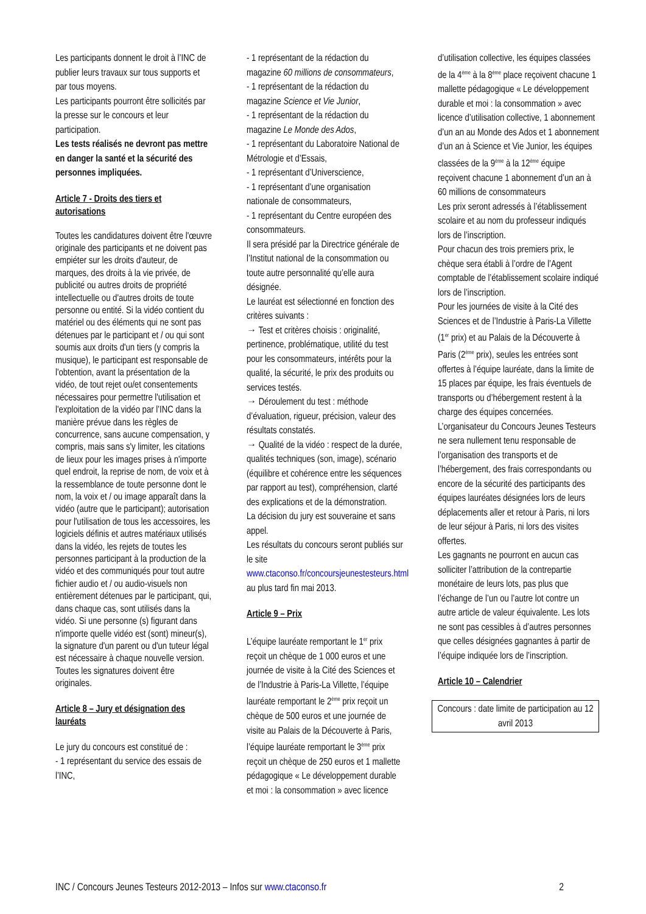Les participants donnent le droit à l’INC de publier leurs travaux sur tous supports et par tous moyens.
Les participants pourront être sollicités par la presse sur le concours et leur participation.
Les tests réalisés ne devront pas mettre en danger la santé et la sécurité des personnes impliquées.
Article 7 - Droits des tiers et autorisations
Toutes les candidatures doivent être l'œuvre originale des participants et ne doivent pas empiéter sur les droits d'auteur, de marques, des droits à la vie privée, de publicité ou autres droits de propriété intellectuelle ou d'autres droits de toute personne ou entité. Si la vidéo contient du matériel ou des éléments qui ne sont pas détenues par le participant et / ou qui sont soumis aux droits d'un tiers (y compris la musique), le participant est responsable de l'obtention, avant la présentation de la vidéo, de tout rejet ou/et consentements nécessaires pour permettre l'utilisation et l'exploitation de la vidéo par l’INC dans la manière prévue dans les règles de concurrence, sans aucune compensation, y compris, mais sans s'y limiter, les citations de lieux pour les images prises à n'importe quel endroit, la reprise de nom, de voix et à la ressemblance de toute personne dont le nom, la voix et / ou image apparaît dans la vidéo (autre que le participant); autorisation pour l'utilisation de tous les accessoires, les logiciels définis et autres matériaux utilisés dans la vidéo, les rejets de toutes les personnes participant à la production de la vidéo et des communiqués pour tout autre fichier audio et / ou audio-visuels non entièrement détenues par le participant, qui, dans chaque cas, sont utilisés dans la vidéo. Si une personne (s) figurant dans n'importe quelle vidéo est (sont) mineur(s), la signature d'un parent ou d'un tuteur légal est nécessaire à chaque nouvelle version. Toutes les signatures doivent être originales.
Article 8 – Jury et désignation des lauréats
Le jury du concours est constitué de :
- 1 représentant du service des essais de l’INC,
- 1 représentant de la rédaction du magazine 60 millions de consommateurs,
- 1 représentant de la rédaction du magazine Science et Vie Junior,
- 1 représentant de la rédaction du magazine Le Monde des Ados,
- 1 représentant du Laboratoire National de Métrologie et d’Essais,
- 1 représentant d’Universcience,
- 1 représentant d’une organisation nationale de consommateurs,
- 1 représentant du Centre européen des consommateurs.
Il sera présidé par la Directrice générale de l’Institut national de la consommation ou toute autre personnalité qu’elle aura désignée.
Le lauréat est sélectionné en fonction des critères suivants :
→ Test et critères choisis : originalité, pertinence, problématique, utilité du test pour les consommateurs, intérêts pour la qualité, la sécurité, le prix des produits ou services testés.
→ Déroulement du test : méthode d’évaluation, rigueur, précision, valeur des résultats constatés.
→ Qualité de la vidéo : respect de la durée, qualités techniques (son, image), scénario (équilibre et cohérence entre les séquences par rapport au test), compréhension, clarté des explications et de la démonstration.
La décision du jury est souveraine et sans appel.
Les résultats du concours seront publiés sur le site www.ctaconso.fr/concoursjeunestesteurs.html au plus tard fin mai 2013.
Article 9 – Prix
L’équipe lauréate remportant le 1<sup>er</sup> prix reçoit un chèque de 1 000 euros et une journée de visite à la Cité des Sciences et de l’Industrie à Paris-La Villette, l’équipe lauréate remportant le 2<sup>ème</sup> prix reçoit un chèque de 500 euros et une journée de visite au Palais de la Découverte à Paris, l’équipe lauréate remportant le 3<sup>ème</sup> prix reçoit un chèque de 250 euros et 1 mallette pédagogique « Le développement durable et moi : la consommation » avec licence
d’utilisation collective, les équipes classées de la 4<sup>ème</sup> à la 8<sup>ème</sup> place reçoivent chacune 1 mallette pédagogique « Le développement durable et moi : la consommation » avec licence d’utilisation collective, 1 abonnement d’un an au Monde des Ados et 1 abonnement d’un an à Science et Vie Junior, les équipes classées de la 9<sup>ème</sup> à la 12<sup>ème</sup> équipe reçoivent chacune 1 abonnement d’un an à 60 millions de consommateurs
Les prix seront adressés à l’établissement scolaire et au nom du professeur indiqués lors de l’inscription.
Pour chacun des trois premiers prix, le chèque sera établi à l’ordre de l’Agent comptable de l’établissement scolaire indiqué lors de l’inscription.
Pour les journées de visite à la Cité des Sciences et de l’Industrie à Paris-La Villette (1<sup>er</sup> prix) et au Palais de la Découverte à Paris (2<sup>ème</sup> prix), seules les entrées sont offertes à l’équipe lauréate, dans la limite de 15 places par équipe, les frais éventuels de transports ou d’hébergement restent à la charge des équipes concernées.
L’organisateur du Concours Jeunes Testeurs ne sera nullement tenu responsable de l’organisation des transports et de l’hébergement, des frais correspondants ou encore de la sécurité des participants des équipes lauréates désignées lors de leurs déplacements aller et retour à Paris, ni lors de leur séjour à Paris, ni lors des visites offertes.
Les gagnants ne pourront en aucun cas solliciter l’attribution de la contrepartie monétaire de leurs lots, pas plus que l’échange de l’un ou l’autre lot contre un autre article de valeur équivalente. Les lots ne sont pas cessibles à d’autres personnes que celles désignées gagnantes à partir de l’équipe indiquée lors de l’inscription.
Article 10 – Calendrier
Concours : date limite de participation au 12 avril 2013
INC / Concours Jeunes Testeurs 2012-2013 – Infos sur www.ctaconso.fr 2